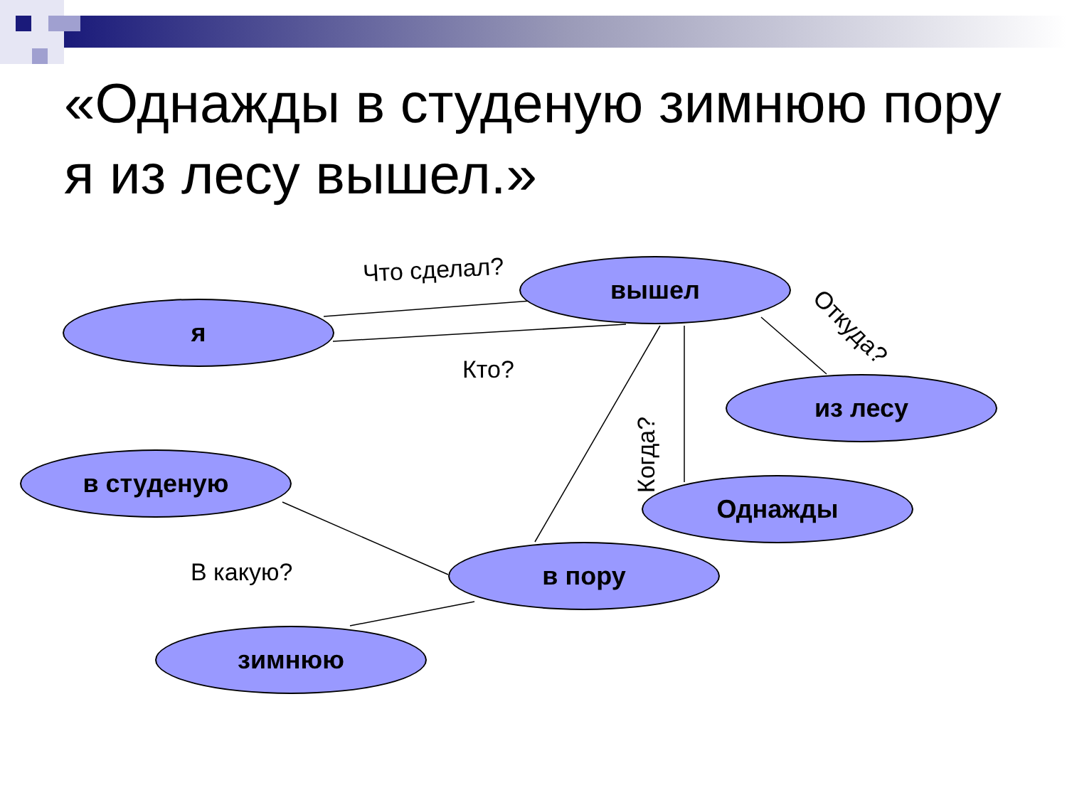«Однажды в студеную зимнюю пору я из лесу вышел.»
вышел
я
из лесу
в студеную
Однажды
в пору
зимнюю
Что сделал?
Кто?
Откуда?
Когда?
В какую?